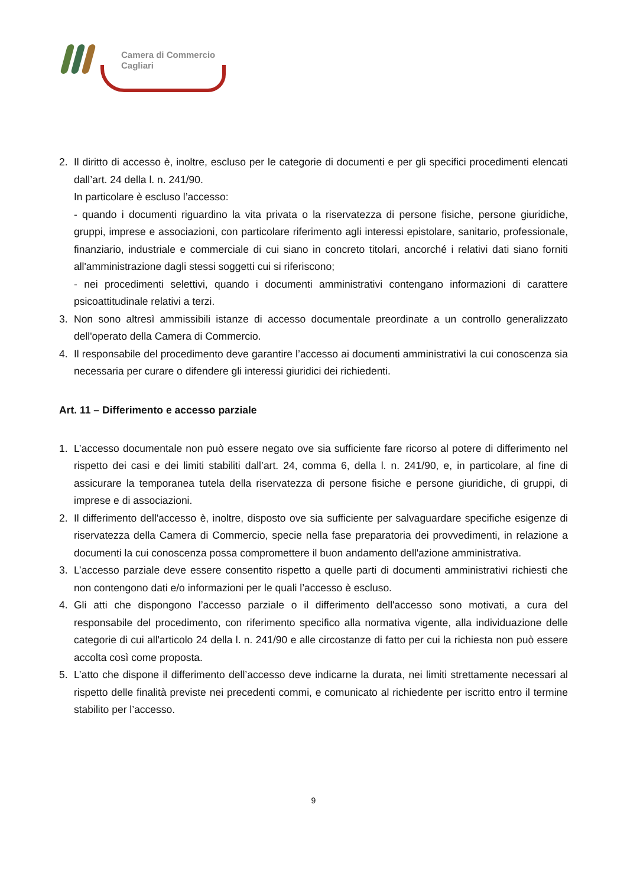Camera di Commercio
Cagliari
2. Il diritto di accesso è, inoltre, escluso per le categorie di documenti e per gli specifici procedimenti elencati dall’art. 24 della l. n. 241/90.
In particolare è escluso l’accesso:
- quando i documenti riguardino la vita privata o la riservatezza di persone fisiche, persone giuridiche, gruppi, imprese e associazioni, con particolare riferimento agli interessi epistolare, sanitario, professionale, finanziario, industriale e commerciale di cui siano in concreto titolari, ancorché i relativi dati siano forniti all'amministrazione dagli stessi soggetti cui si riferiscono;
- nei procedimenti selettivi, quando i documenti amministrativi contengano informazioni di carattere psicoattitudinale relativi a terzi.
3. Non sono altresì ammissibili istanze di accesso documentale preordinate a un controllo generalizzato dell'operato della Camera di Commercio.
4. Il responsabile del procedimento deve garantire l’accesso ai documenti amministrativi la cui conoscenza sia necessaria per curare o difendere gli interessi giuridici dei richiedenti.
Art. 11 – Differimento e accesso parziale
1. L’accesso documentale non può essere negato ove sia sufficiente fare ricorso al potere di differimento nel rispetto dei casi e dei limiti stabiliti dall’art. 24, comma 6, della l. n. 241/90, e, in particolare, al fine di assicurare la temporanea tutela della riservatezza di persone fisiche e persone giuridiche, di gruppi, di imprese e di associazioni.
2. Il differimento dell'accesso è, inoltre, disposto ove sia sufficiente per salvaguardare specifiche esigenze di riservatezza della Camera di Commercio, specie nella fase preparatoria dei provvedimenti, in relazione a documenti la cui conoscenza possa compromettere il buon andamento dell'azione amministrativa.
3. L’accesso parziale deve essere consentito rispetto a quelle parti di documenti amministrativi richiesti che non contengono dati e/o informazioni per le quali l’accesso è escluso.
4. Gli atti che dispongono l’accesso parziale o il differimento dell'accesso sono motivati, a cura del responsabile del procedimento, con riferimento specifico alla normativa vigente, alla individuazione delle categorie di cui all'articolo 24 della l. n. 241/90 e alle circostanze di fatto per cui la richiesta non può essere accolta così come proposta.
5. L’atto che dispone il differimento dell’accesso deve indicarne la durata, nei limiti strettamente necessari al rispetto delle finalità previste nei precedenti commi, e comunicato al richiedente per iscritto entro il termine stabilito per l’accesso.
9